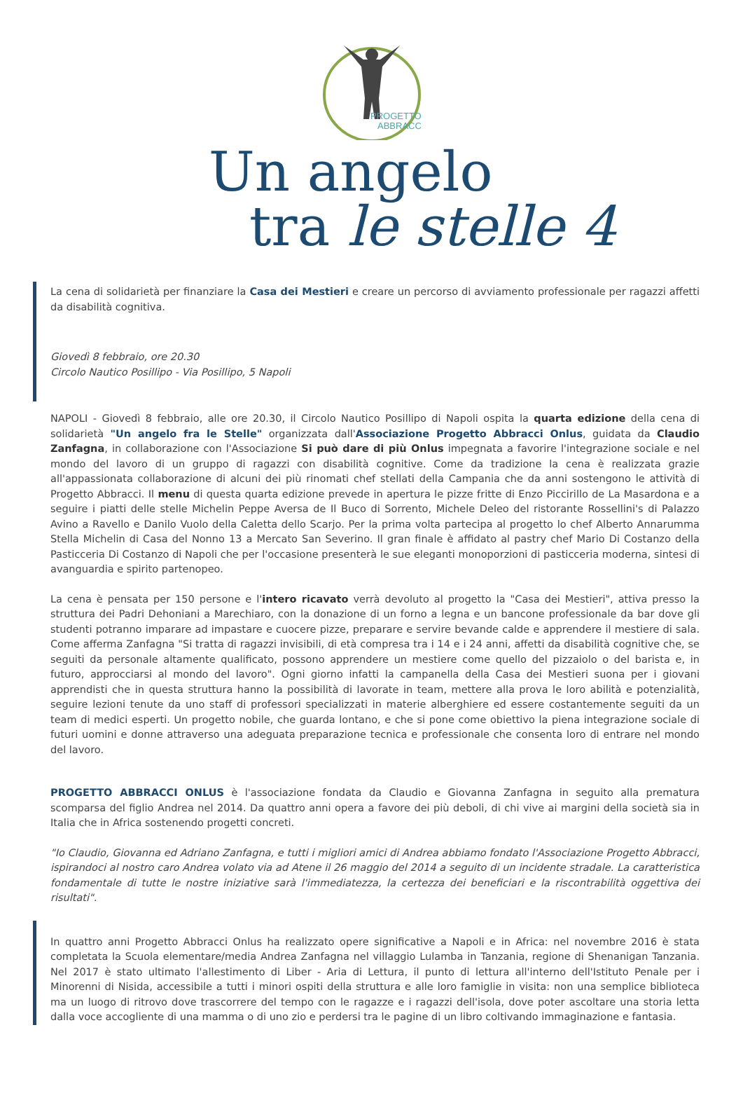PROGETTO
ABBRACCI
Un angelo
tra le stelle 4
La cena di solidarietà per finanziare la Casa dei Mestieri e creare un percorso di avviamento professionale per ragazzi affetti da disabilità cognitiva.
Giovedì 8 febbraio, ore 20.30
Circolo Nautico Posillipo - Via Posillipo, 5 Napoli
NAPOLI - Giovedì 8 febbraio, alle ore 20.30, il Circolo Nautico Posillipo di Napoli ospita la quarta edizione della cena di solidarietà "Un angelo fra le Stelle" organizzata dall'Associazione Progetto Abbracci Onlus, guidata da Claudio Zanfagna, in collaborazione con l'Associazione Si può dare di più Onlus impegnata a favorire l'integrazione sociale e nel mondo del lavoro di un gruppo di ragazzi con disabilità cognitive. Come da tradizione la cena è realizzata grazie all'appassionata collaborazione di alcuni dei più rinomati chef stellati della Campania che da anni sostengono le attività di Progetto Abbracci. Il menu di questa quarta edizione prevede in apertura le pizze fritte di Enzo Piccirillo de La Masardona e a seguire i piatti delle stelle Michelin Peppe Aversa de Il Buco di Sorrento, Michele Deleo del ristorante Rossellini's di Palazzo Avino a Ravello e Danilo Vuolo della Caletta dello Scarjo. Per la prima volta partecipa al progetto lo chef Alberto Annarumma Stella Michelin di Casa del Nonno 13 a Mercato San Severino. Il gran finale è affidato al pastry chef Mario Di Costanzo della Pasticceria Di Costanzo di Napoli che per l'occasione presenterà le sue eleganti monoporzioni di pasticceria moderna, sintesi di avanguardia e spirito partenopeo.
La cena è pensata per 150 persone e l'intero ricavato verrà devoluto al progetto la "Casa dei Mestieri", attiva presso la struttura dei Padri Dehoniani a Marechiaro, con la donazione di un forno a legna e un bancone professionale da bar dove gli studenti potranno imparare ad impastare e cuocere pizze, preparare e servire bevande calde e apprendere il mestiere di sala. Come afferma Zanfagna "Si tratta di ragazzi invisibili, di età compresa tra i 14 e i 24 anni, affetti da disabilità cognitive che, se seguiti da personale altamente qualificato, possono apprendere un mestiere come quello del pizzaiolo o del barista e, in futuro, approcciarsi al mondo del lavoro". Ogni giorno infatti la campanella della Casa dei Mestieri suona per i giovani apprendisti che in questa struttura hanno la possibilità di lavorate in team, mettere alla prova le loro abilità e potenzialità, seguire lezioni tenute da uno staff di professori specializzati in materie alberghiere ed essere costantemente seguiti da un team di medici esperti. Un progetto nobile, che guarda lontano, e che si pone come obiettivo la piena integrazione sociale di futuri uomini e donne attraverso una adeguata preparazione tecnica e professionale che consenta loro di entrare nel mondo del lavoro.
PROGETTO ABBRACCI ONLUS è l'associazione fondata da Claudio e Giovanna Zanfagna in seguito alla prematura scomparsa del figlio Andrea nel 2014. Da quattro anni opera a favore dei più deboli, di chi vive ai margini della società sia in Italia che in Africa sostenendo progetti concreti.
"Io Claudio, Giovanna ed Adriano Zanfagna, e tutti i migliori amici di Andrea abbiamo fondato l'Associazione Progetto Abbracci, ispirandoci al nostro caro Andrea volato via ad Atene il 26 maggio del 2014 a seguito di un incidente stradale. La caratteristica fondamentale di tutte le nostre iniziative sarà l'immediatezza, la certezza dei beneficiari e la riscontrabilità oggettiva dei risultati".
In quattro anni Progetto Abbracci Onlus ha realizzato opere significative a Napoli e in Africa: nel novembre 2016 è stata completata la Scuola elementare/media Andrea Zanfagna nel villaggio Lulamba in Tanzania, regione di Shenanigan Tanzania. Nel 2017 è stato ultimato l'allestimento di Liber - Aria di Lettura, il punto di lettura all'interno dell'Istituto Penale per i Minorenni di Nisida, accessibile a tutti i minori ospiti della struttura e alle loro famiglie in visita: non una semplice biblioteca ma un luogo di ritrovo dove trascorrere del tempo con le ragazze e i ragazzi dell'isola, dove poter ascoltare una storia letta dalla voce accogliente di una mamma o di uno zio e perdersi tra le pagine di un libro coltivando immaginazione e fantasia.